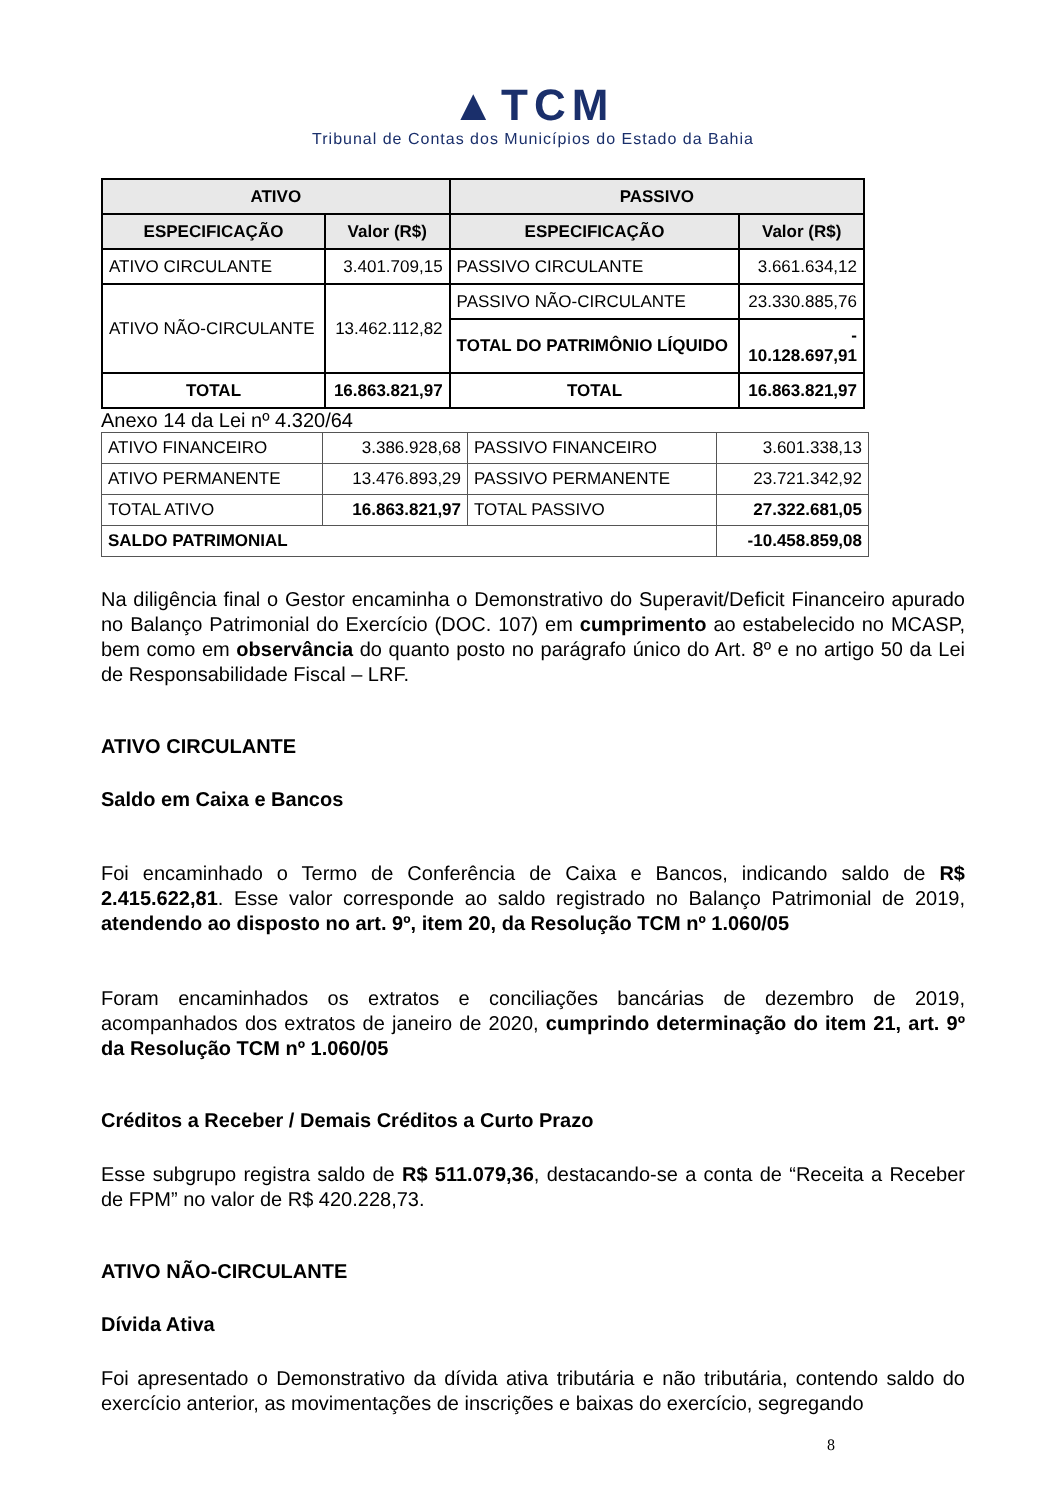▲TCM
Tribunal de Contas dos Municípios do Estado da Bahia
| ATIVO | | PASSIVO | |
| --- | --- | --- | --- |
| ESPECIFICAÇÃO | Valor (R$) | ESPECIFICAÇÃO | Valor (R$) |
| ATIVO CIRCULANTE | 3.401.709,15 | PASSIVO CIRCULANTE | 3.661.634,12 |
| ATIVO NÃO-CIRCULANTE | 13.462.112,82 | PASSIVO NÃO-CIRCULANTE | 23.330.885,76 |
| | | TOTAL DO PATRIMÔNIO LÍQUIDO | - 10.128.697,91 |
| TOTAL | 16.863.821,97 | TOTAL | 16.863.821,97 |
Anexo 14 da Lei nº 4.320/64
| ATIVO FINANCEIRO | 3.386.928,68 | PASSIVO FINANCEIRO | 3.601.338,13 |
| ATIVO PERMANENTE | 13.476.893,29 | PASSIVO PERMANENTE | 23.721.342,92 |
| TOTAL ATIVO | 16.863.821,97 | TOTAL PASSIVO | 27.322.681,05 |
| SALDO PATRIMONIAL | | | -10.458.859,08 |
Na diligência final o Gestor encaminha o Demonstrativo do Superavit/Deficit Financeiro apurado no Balanço Patrimonial do Exercício (DOC. 107) em cumprimento ao estabelecido no MCASP, bem como em observância do quanto posto no parágrafo único do Art. 8º e no artigo 50 da Lei de Responsabilidade Fiscal – LRF.
ATIVO CIRCULANTE
Saldo em Caixa e Bancos
Foi encaminhado o Termo de Conferência de Caixa e Bancos, indicando saldo de R$ 2.415.622,81. Esse valor corresponde ao saldo registrado no Balanço Patrimonial de 2019, atendendo ao disposto no art. 9º, item 20, da Resolução TCM nº 1.060/05
Foram encaminhados os extratos e conciliações bancárias de dezembro de 2019, acompanhados dos extratos de janeiro de 2020, cumprindo determinação do item 21, art. 9º da Resolução TCM nº 1.060/05
Créditos a Receber / Demais Créditos a Curto Prazo
Esse subgrupo registra saldo de R$ 511.079,36, destacando-se a conta de “Receita a Receber de FPM” no valor de R$ 420.228,73.
ATIVO NÃO-CIRCULANTE
Dívida Ativa
Foi apresentado o Demonstrativo da dívida ativa tributária e não tributária, contendo saldo do exercício anterior, as movimentações de inscrições e baixas do exercício, segregando
8